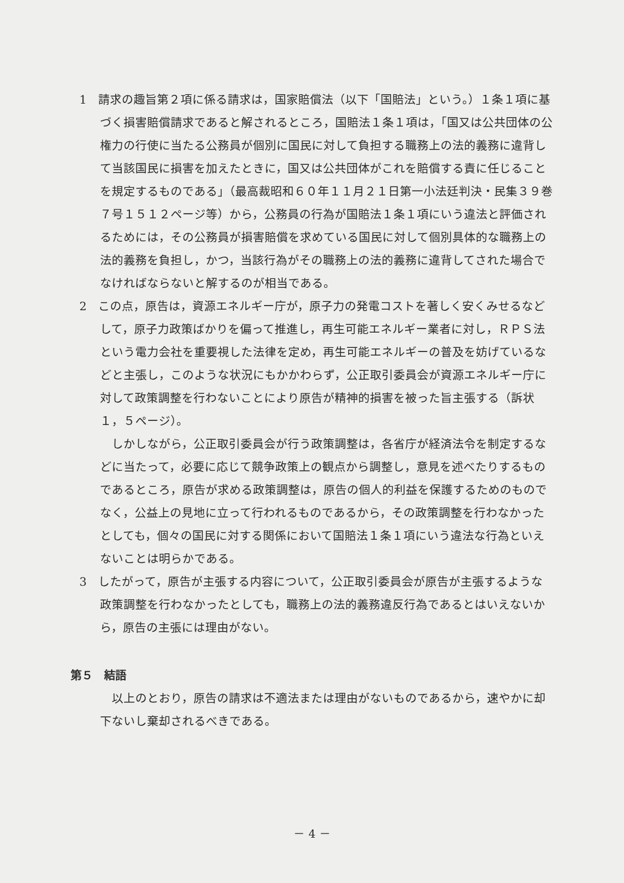1　請求の趣旨第２項に係る請求は，国家賠償法（以下「国賠法」という。）１条１項に基づく損害賠償請求であると解されるところ，国賠法１条１項は，「国又は公共団体の公権力の行使に当たる公務員が個別に国民に対して負担する職務上の法的義務に違背して当該国民に損害を加えたときに，国又は公共団体がこれを賠償する責に任じることを規定するものである」（最高裁昭和６０年１１月２１日第一小法廷判決・民集３９巻７号１５１２ページ等）から，公務員の行為が国賠法１条１項にいう違法と評価されるためには，その公務員が損害賠償を求めている国民に対して個別具体的な職務上の法的義務を負担し，かつ，当該行為がその職務上の法的義務に違背してされた場合でなければならないと解するのが相当である。
2　この点，原告は，資源エネルギー庁が，原子力の発電コストを著しく安くみせるなどして，原子力政策ばかりを偏って推進し，再生可能エネルギー業者に対し，ＲＰＳ法という電力会社を重要視した法律を定め，再生可能エネルギーの普及を妨げているなどと主張し，このような状況にもかかわらず，公正取引委員会が資源エネルギー庁に対して政策調整を行わないことにより原告が精神的損害を被った旨主張する（訴状１，５ページ）。
しかしながら，公正取引委員会が行う政策調整は，各省庁が経済法令を制定するなどに当たって，必要に応じて競争政策上の観点から調整し，意見を述べたりするものであるところ，原告が求める政策調整は，原告の個人的利益を保護するためのものでなく，公益上の見地に立って行われるものであるから，その政策調整を行わなかったとしても，個々の国民に対する関係において国賠法１条１項にいう違法な行為といえないことは明らかである。
3　したがって，原告が主張する内容について，公正取引委員会が原告が主張するような政策調整を行わなかったとしても，職務上の法的義務違反行為であるとはいえないから，原告の主張には理由がない。
第５　結語
以上のとおり，原告の請求は不適法または理由がないものであるから，速やかに却下ないし棄却されるべきである。
－ 4 －